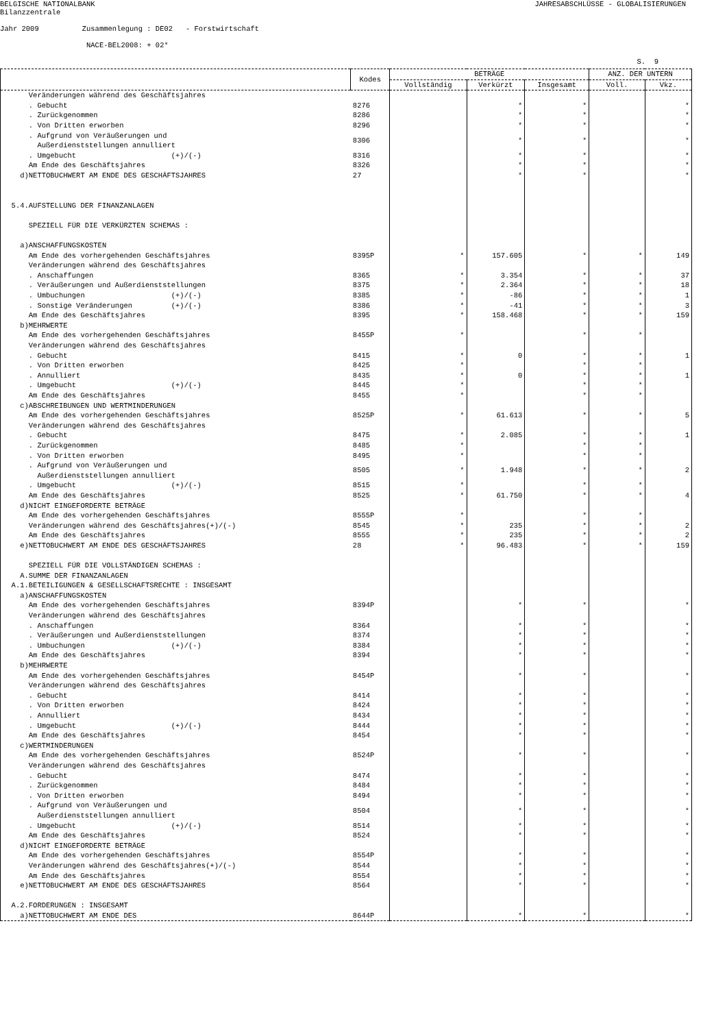BELGISCHE NATIONALBANK
JAHRESABSCHLÜSSE - GLOBALISIERUNGEN
Bilanzzentrale
Jahr 2009 Zusammenlegung : DE02 - Forstwirtschaft
NACE-BEL2008: + 02*
S. 9
| | Kodes | BETRÄGE | | | ANZ. DER UNTERN | |
| --- | --- | --- | --- | --- | --- | --- |
| | | Vollständig | Verkürzt | Insgesamt | Voll. | Vkz. |
| Veränderungen während des Geschäftsjahres | | | | | | |
| . Gebucht | 8276 | | * | * | | * |
| . Zurückgenommen | 8286 | | * | * | | * |
| . Von Dritten erworben | 8296 | | * | * | | * |
| . Aufgrund von Veräußerungen und Außerdienststellungen annulliert | 8306 | | * | * | | * |
| . Umgebucht (+)/(-) | 8316 | | * | * | | * |
| Am Ende des Geschäftsjahres | 8326 | | * | * | | * |
| d)NETTOBUCHWERT AM ENDE DES GESCHÄFTSJAHRES | 27 | | * | * | | * |
| 5.4.AUFSTELLUNG DER FINANZANLAGEN SPEZIELL FÜR DIE VERKÜRZTEN SCHEMAS : a)ANSCHAFFUNGSKOSTEN | | | | | | |
| Am Ende des vorhergehenden Geschäftsjahres | 8395P | * | 157.605 | * | * | 149 |
| Veränderungen während des Geschäftsjahres | | | | | | |
| . Anschaffungen | 8365 | * | 3.354 | * | * | 37 |
| . Veräußerungen und Außerdienststellungen | 8375 | * | 2.364 | * | * | 18 |
| . Umbuchungen (+)/(-) | 8385 | * | -86 | * | * | 1 |
| . Sonstige Veränderungen (+)/(-) | 8386 | * | -41 | * | * | 3 |
| Am Ende des Geschäftsjahres | 8395 | * | 158.468 | * | * | 159 |
| b)MEHRWERTE | | | | | | |
| Am Ende des vorhergehenden Geschäftsjahres | 8455P | * | | * | * | |
| Veränderungen während des Geschäftsjahres | | | | | | |
| . Gebucht | 8415 | * | 0 | * | * | 1 |
| . Von Dritten erworben | 8425 | * | | * | * | |
| . Annulliert | 8435 | * | 0 | * | * | 1 |
| . Umgebucht (+)/(-) | 8445 | * | | * | * | |
| Am Ende des Geschäftsjahres | 8455 | * | | * | * | |
| c)ABSCHREIBUNGEN UND WERTMINDERUNGEN | | | | | | |
| Am Ende des vorhergehenden Geschäftsjahres | 8525P | * | 61.613 | * | * | 5 |
| Veränderungen während des Geschäftsjahres | | | | | | |
| . Gebucht | 8475 | * | 2.085 | * | * | 1 |
| . Zurückgenommen | 8485 | * | | * | * | |
| . Von Dritten erworben | 8495 | * | | * | * | |
| . Aufgrund von Veräußerungen und Außerdienststellungen annulliert | 8505 | * | 1.948 | * | * | 2 |
| . Umgebucht (+)/(-) | 8515 | * | | * | * | |
| Am Ende des Geschäftsjahres | 8525 | * | 61.750 | * | * | 4 |
| d)NICHT EINGEFORDERTE BETRÄGE | | | | | | |
| Am Ende des vorhergehenden Geschäftsjahres | 8555P | * | | * | * | |
| Veränderungen während des Geschäftsjahres(+)/(-) | 8545 | * | 235 | * | * | 2 |
| Am Ende des Geschäftsjahres | 8555 | * | 235 | * | * | 2 |
| e)NETTOBUCHWERT AM ENDE DES GESCHÄFTSJAHRES | 28 | * | 96.483 | * | * | 159 |
| SPEZIELL FÜR DIE VOLLSTÄNDIGEN SCHEMAS : A.SUMME DER FINANZANLAGEN A.1.BETEILIGUNGEN & GESELLSCHAFTSRECHTE : INSGESAMT a)ANSCHAFFUNGSKOSTEN | | | | | | |
| Am Ende des vorhergehenden Geschäftsjahres | 8394P | | * | * | | * |
| Veränderungen während des Geschäftsjahres | | | | | | |
| . Anschaffungen | 8364 | | * | * | | * |
| . Veräußerungen und Außerdienststellungen | 8374 | | * | * | | * |
| . Umbuchungen (+)/(-) | 8384 | | * | * | | * |
| Am Ende des Geschäftsjahres | 8394 | | * | * | | * |
| b)MEHRWERTE | | | | | | |
| Am Ende des vorhergehenden Geschäftsjahres | 8454P | | * | * | | * |
| Veränderungen während des Geschäftsjahres | | | | | | |
| . Gebucht | 8414 | | * | * | | * |
| . Von Dritten erworben | 8424 | | * | * | | * |
| . Annulliert | 8434 | | * | * | | * |
| . Umgebucht (+)/(-) | 8444 | | * | * | | * |
| Am Ende des Geschäftsjahres | 8454 | | * | * | | * |
| c)WERTMINDERUNGEN | | | | | | |
| Am Ende des vorhergehenden Geschäftsjahres | 8524P | | * | * | | * |
| Veränderungen während des Geschäftsjahres | | | | | | |
| . Gebucht | 8474 | | * | * | | * |
| . Zurückgenommen | 8484 | | * | * | | * |
| . Von Dritten erworben | 8494 | | * | * | | * |
| . Aufgrund von Veräußerungen und Außerdienststellungen annulliert | 8504 | | * | * | | * |
| . Umgebucht (+)/(-) | 8514 | | * | * | | * |
| Am Ende des Geschäftsjahres | 8524 | | * | * | | * |
| d)NICHT EINGEFORDERTE BETRÄGE | | | | | | |
| Am Ende des vorhergehenden Geschäftsjahres | 8554P | | * | * | | * |
| Veränderungen während des Geschäftsjahres(+)/(-) | 8544 | | * | * | | * |
| Am Ende des Geschäftsjahres | 8554 | | * | * | | * |
| e)NETTOBUCHWERT AM ENDE DES GESCHÄFTSJAHRES | 8564 | | * | * | | * |
| A.2.FORDERUNGEN : INSGESAMT | | | | | | |
| a)NETTOBUCHWERT AM ENDE DES | 8644P | | * | * | | * |